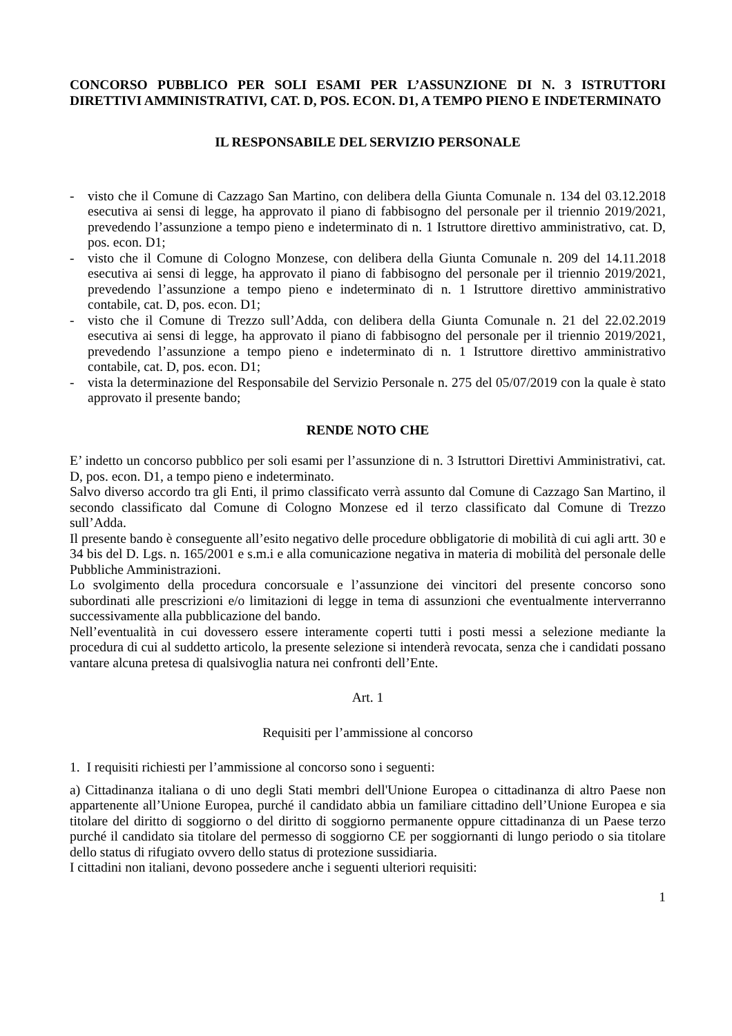CONCORSO PUBBLICO PER SOLI ESAMI PER L’ASSUNZIONE DI N. 3 ISTRUTTORI DIRETTIVI AMMINISTRATIVI, CAT. D, POS. ECON. D1, A TEMPO PIENO E INDETERMINATO
IL RESPONSABILE DEL SERVIZIO PERSONALE
- visto che il Comune di Cazzago San Martino, con delibera della Giunta Comunale n. 134 del 03.12.2018 esecutiva ai sensi di legge, ha approvato il piano di fabbisogno del personale per il triennio 2019/2021, prevedendo l’assunzione a tempo pieno e indeterminato di n. 1 Istruttore direttivo amministrativo, cat. D, pos. econ. D1;
- visto che il Comune di Cologno Monzese, con delibera della Giunta Comunale n. 209 del 14.11.2018 esecutiva ai sensi di legge, ha approvato il piano di fabbisogno del personale per il triennio 2019/2021, prevedendo l’assunzione a tempo pieno e indeterminato di n. 1 Istruttore direttivo amministrativo contabile, cat. D, pos. econ. D1;
- visto che il Comune di Trezzo sull’Adda, con delibera della Giunta Comunale n. 21 del 22.02.2019 esecutiva ai sensi di legge, ha approvato il piano di fabbisogno del personale per il triennio 2019/2021, prevedendo l’assunzione a tempo pieno e indeterminato di n. 1 Istruttore direttivo amministrativo contabile, cat. D, pos. econ. D1;
- vista la determinazione del Responsabile del Servizio Personale n. 275 del 05/07/2019 con la quale è stato approvato il presente bando;
RENDE NOTO CHE
E’ indetto un concorso pubblico per soli esami per l’assunzione di n. 3 Istruttori Direttivi Amministrativi, cat. D, pos. econ. D1, a tempo pieno e indeterminato.
Salvo diverso accordo tra gli Enti, il primo classificato verrà assunto dal Comune di Cazzago San Martino, il secondo classificato dal Comune di Cologno Monzese ed il terzo classificato dal Comune di Trezzo sull’Adda.
Il presente bando è conseguente all’esito negativo delle procedure obbligatorie di mobilità di cui agli artt. 30 e 34 bis del D. Lgs. n. 165/2001 e s.m.i e alla comunicazione negativa in materia di mobilità del personale delle Pubbliche Amministrazioni.
Lo svolgimento della procedura concorsuale e l’assunzione dei vincitori del presente concorso sono subordinati alle prescrizioni e/o limitazioni di legge in tema di assunzioni che eventualmente interverranno successivamente alla pubblicazione del bando.
Nell’eventualità in cui dovessero essere interamente coperti tutti i posti messi a selezione mediante la procedura di cui al suddetto articolo, la presente selezione si intenderà revocata, senza che i candidati possano vantare alcuna pretesa di qualsivoglia natura nei confronti dell’Ente.
Art. 1
Requisiti per l’ammissione al concorso
1. I requisiti richiesti per l’ammissione al concorso sono i seguenti:
a) Cittadinanza italiana o di uno degli Stati membri dell'Unione Europea o cittadinanza di altro Paese non appartenente all’Unione Europea, purché il candidato abbia un familiare cittadino dell’Unione Europea e sia titolare del diritto di soggiorno o del diritto di soggiorno permanente oppure cittadinanza di un Paese terzo purché il candidato sia titolare del permesso di soggiorno CE per soggiornanti di lungo periodo o sia titolare dello status di rifugiato ovvero dello status di protezione sussidiaria.
I cittadini non italiani, devono possedere anche i seguenti ulteriori requisiti:
1